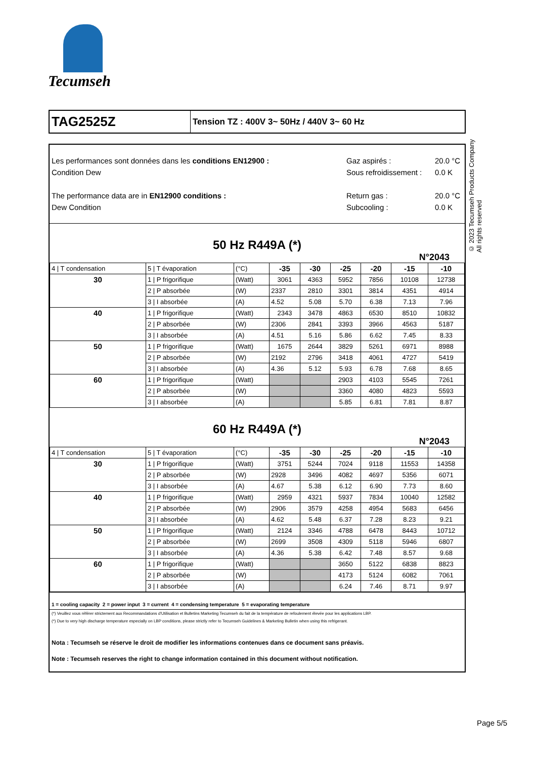Tecumseh
© 2023 Tecumseh Products Company
All rights reserved
TAG2525Z
Tension TZ : 400V 3~ 50Hz / 440V 3~ 60 Hz
Les performances sont données dans les conditions EN12900 :
Condition Dew
The performance data are in EN12900 conditions :
Dew Condition
Gaz aspirés :
Sous refroidissement :
Return gas :
Subcooling :
20.0 °C
0.0 K
20.0 °C
0.0 K
50 Hz R449A (*)
N°2043
| 4 / T condensation | 5 / T évaporation | (°C) | -35 | -30 | -25 | -20 | -15 | -10 |
| 30 | 1 / P frigorifique | (Watt) | 3061 | 4363 | 5952 | 7856 | 10108 | 12738 |
| | 2 / P absorbée | (W) | 2337 | 2810 | 3301 | 3814 | 4351 | 4914 |
| | 3 / I absorbée | (A) | 4.52 | 5.08 | 5.70 | 6.38 | 7.13 | 7.96 |
| 40 | 1 / P frigorifique | (Watt) | 2343 | 3478 | 4863 | 6530 | 8510 | 10832 |
| | 2 / P absorbée | (W) | 2306 | 2841 | 3393 | 3966 | 4563 | 5187 |
| | 3 / I absorbée | (A) | 4.51 | 5.16 | 5.86 | 6.62 | 7.45 | 8.33 |
| 50 | 1 / P frigorifique | (Watt) | 1675 | 2644 | 3829 | 5261 | 6971 | 8988 |
| | 2 / P absorbée | (W) | 2192 | 2796 | 3418 | 4061 | 4727 | 5419 |
| | 3 / I absorbée | (A) | 4.36 | 5.12 | 5.93 | 6.78 | 7.68 | 8.65 |
| 60 | 1 / P frigorifique | (Watt) | | | 2903 | 4103 | 5545 | 7261 |
| | 2 / P absorbée | (W) | | | 3360 | 4080 | 4823 | 5593 |
| | 3 / I absorbée | (A) | | | 5.85 | 6.81 | 7.81 | 8.87 |
60 Hz R449A (*)
N°2043
| 4 / T condensation | 5 / T évaporation | (°C) | -35 | -30 | -25 | -20 | -15 | -10 |
| 30 | 1 / P frigorifique | (Watt) | 3751 | 5244 | 7024 | 9118 | 11553 | 14358 |
| | 2 / P absorbée | (W) | 2928 | 3496 | 4082 | 4697 | 5356 | 6071 |
| | 3 / I absorbée | (A) | 4.67 | 5.38 | 6.12 | 6.90 | 7.73 | 8.60 |
| 40 | 1 / P frigorifique | (Watt) | 2959 | 4321 | 5937 | 7834 | 10040 | 12582 |
| | 2 / P absorbée | (W) | 2906 | 3579 | 4258 | 4954 | 5683 | 6456 |
| | 3 / I absorbée | (A) | 4.62 | 5.48 | 6.37 | 7.28 | 8.23 | 9.21 |
| 50 | 1 / P frigorifique | (Watt) | 2124 | 3346 | 4788 | 6478 | 8443 | 10712 |
| | 2 / P absorbée | (W) | 2699 | 3508 | 4309 | 5118 | 5946 | 6807 |
| | 3 / I absorbée | (A) | 4.36 | 5.38 | 6.42 | 7.48 | 8.57 | 9.68 |
| 60 | 1 / P frigorifique | (Watt) | | | 3650 | 5122 | 6838 | 8823 |
| | 2 / P absorbée | (W) | | | 4173 | 5124 | 6082 | 7061 |
| | 3 / I absorbée | (A) | | | 6.24 | 7.46 | 8.71 | 9.97 |
1 = cooling capacity 2 = power input 3 = current 4 = condensing temperature 5 = evaporating temperature
(*) Veuillez vous référer strictement aux Recommandations d'Utilisation et Bulletins Marketing Tecumseh du fait de la température de refoulement élevée pour les applications LBP.
(*) Due to very high discharge temperature especially on LBP conditions, please strictly refer to Tecumseh Guidelines & Marketing Bulletin when using this refrigerant.
Nota : Tecumseh se réserve le droit de modifier les informations contenues dans ce document sans préavis.
Note : Tecumseh reserves the right to change information contained in this document without notification.
Page 5/5